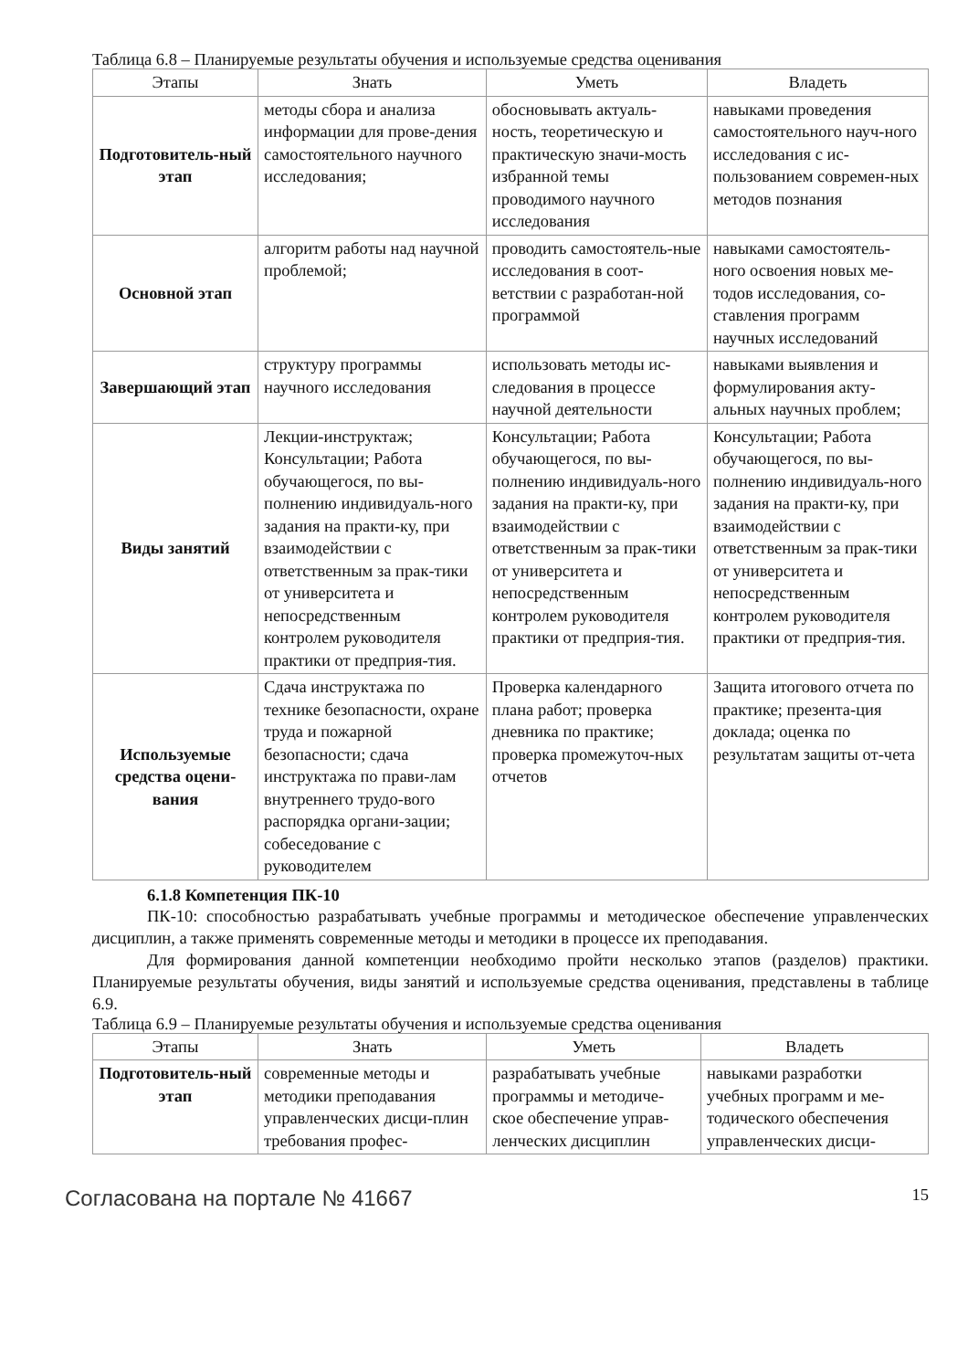Таблица 6.8 – Планируемые результаты обучения и используемые средства оценивания
| Этапы | Знать | Уметь | Владеть |
| --- | --- | --- | --- |
| Подготовитель-ный этап | методы сбора и анализа информации для прове-дения самостоятельного научного исследования; | обосновывать актуаль-ность, теоретическую и практическую значи-мость избранной темы проводимого научного исследования | навыками проведения самостоятельного науч-ного исследования с ис-пользованием современ-ных методов познания |
| Основной этап | алгоритм работы над научной проблемой; | проводить самостоятель-ные исследования в соот-ветствии с разработан-ной программой | навыками самостоятель-ного освоения новых ме-тодов исследования, со-ставления программ научных исследований |
| Завершающий этап | структуру программы научного исследования | использовать методы ис-следования в процессе научной деятельности | навыками выявления и формулирования акту-альных научных проблем; |
| Виды занятий | Лекции-инструктаж; Консультации; Работа обучающегося, по вы-полнению индивидуаль-ного задания на практи-ку, при взаимодействии с ответственным за прак-тики от университета и непосредственным контролем руководителя практики от предприя-тия. | Консультации; Работа обучающегося, по вы-полнению индивидуаль-ного задания на практи-ку, при взаимодействии с ответственным за прак-тики от университета и непосредственным контролем руководителя практики от предприя-тия. | Консультации; Работа обучающегося, по вы-полнению индивидуаль-ного задания на практи-ку, при взаимодействии с ответственным за прак-тики от университета и непосредственным контролем руководителя практики от предприя-тия. |
| Используемые средства оцени-вания | Сдача инструктажа по технике безопасности, охране труда и пожарной безопасности; сдача инструктажа по прави-лам внутреннего трудо-вого распорядка органи-зации; собеседование с руководителем | Проверка календарного плана работ; проверка дневника по практике; проверка промежуточ-ных отчетов | Защита итогового отчета по практике; презента-ция доклада; оценка по результатам защиты от-чета |
6.1.8 Компетенция ПК-10
ПК-10: способностью разрабатывать учебные программы и методическое обеспечение управленческих дисциплин, а также применять современные методы и методики в процессе их преподавания.
Для формирования данной компетенции необходимо пройти несколько этапов (разделов) практики. Планируемые результаты обучения, виды занятий и используемые средства оценивания, представлены в таблице 6.9.
Таблица 6.9 – Планируемые результаты обучения и используемые средства оценивания
| Этапы | Знать | Уметь | Владеть |
| --- | --- | --- | --- |
| Подготовитель-ный этап | современные методы и методики преподавания управленческих дисци-плин требования профес- | разрабатывать учебные программы и методиче-ское обеспечение управ-ленческих дисциплин | навыками разработки учебных программ и ме-тодического обеспечения управленческих дисци- |
Согласована на портале № 41667 15